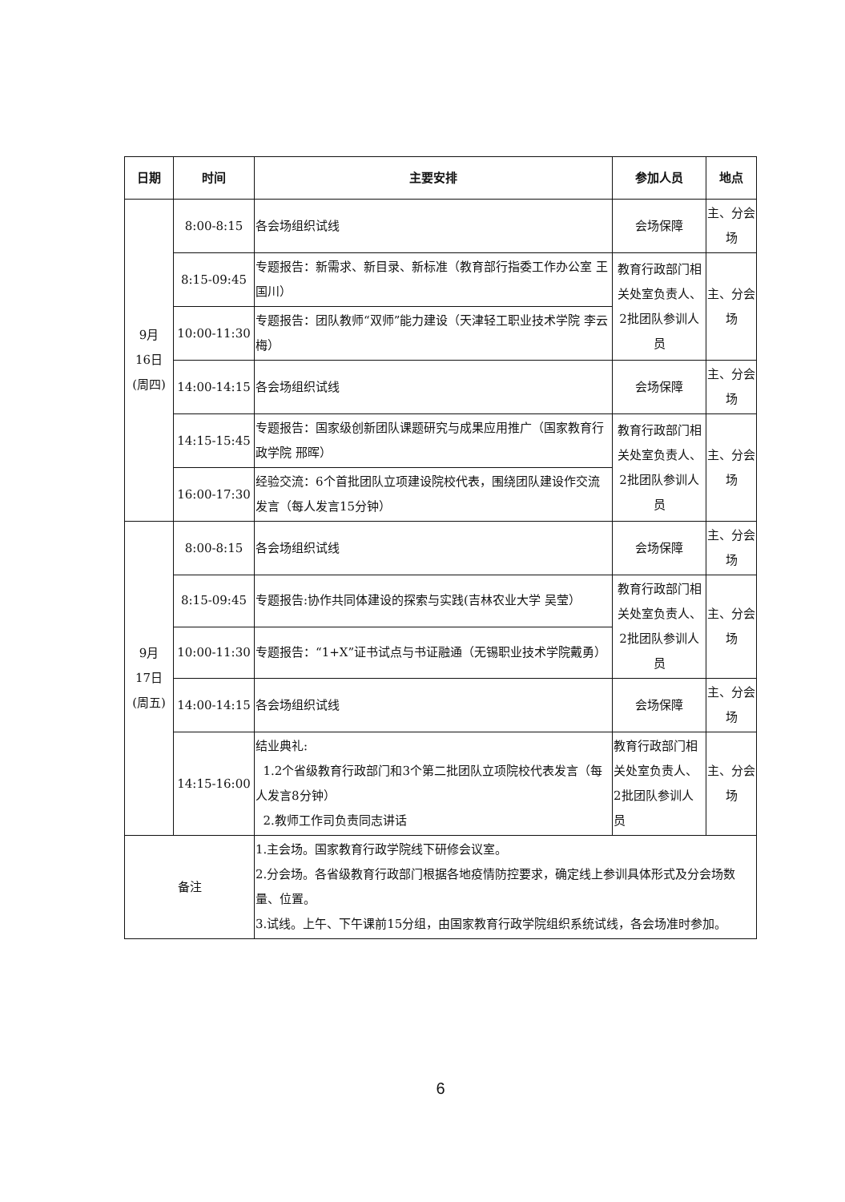| 日期 | 时间 | 主要安排 | 参加人员 | 地点 |
| --- | --- | --- | --- | --- |
| 9月 16日 (周四) | 8:00-8:15 | 各会场组织试线 | 会场保障 | 主、分会场 |
| | 8:15-09:45 | 专题报告：新需求、新目录、新标准（教育部行指委工作办公室 王国川） | 教育行政部门相关处室负责人、2批团队参训人员 | 主、分会场 |
| | 10:00-11:30 | 专题报告：团队教师“双师”能力建设（天津轻工职业技术学院 李云梅） | | |
| | 14:00-14:15 | 各会场组织试线 | 会场保障 | 主、分会场 |
| | 14:15-15:45 | 专题报告：国家级创新团队课题研究与成果应用推广（国家教育行政学院 邢晖） | 教育行政部门相关处室负责人、2批团队参训人员 | 主、分会场 |
| | 16:00-17:30 | 经验交流：6个首批团队立项建设院校代表，围绕团队建设作交流发言（每人发言15分钟） | | |
| 9月 17日 (周五) | 8:00-8:15 | 各会场组织试线 | 会场保障 | 主、分会场 |
| | 8:15-09:45 | 专题报告:协作共同体建设的探索与实践(吉林农业大学 吴莹） | 教育行政部门相关处室负责人、2批团队参训人员 | 主、分会场 |
| | 10:00-11:30 | 专题报告：“1+X”证书试点与书证融通（无锡职业技术学院戴勇） | | |
| | 14:00-14:15 | 各会场组织试线 | 会场保障 | 主、分会场 |
| | 14:15-16:00 | 结业典礼: 1.2个省级教育行政部门和3个第二批团队立项院校代表发言（每人发言8分钟） 2.教师工作司负责同志讲话 | 教育行政部门相关处室负责人、2批团队参训人员 | 主、分会场 |
| 备注 | | 1.主会场。国家教育行政学院线下研修会议室。 2.分会场。各省级教育行政部门根据各地疫情防控要求，确定线上参训具体形式及分会场数量、位置。 3.试线。上午、下午课前15分组，由国家教育行政学院组织系统试线，各会场准时参加。 | | |
6